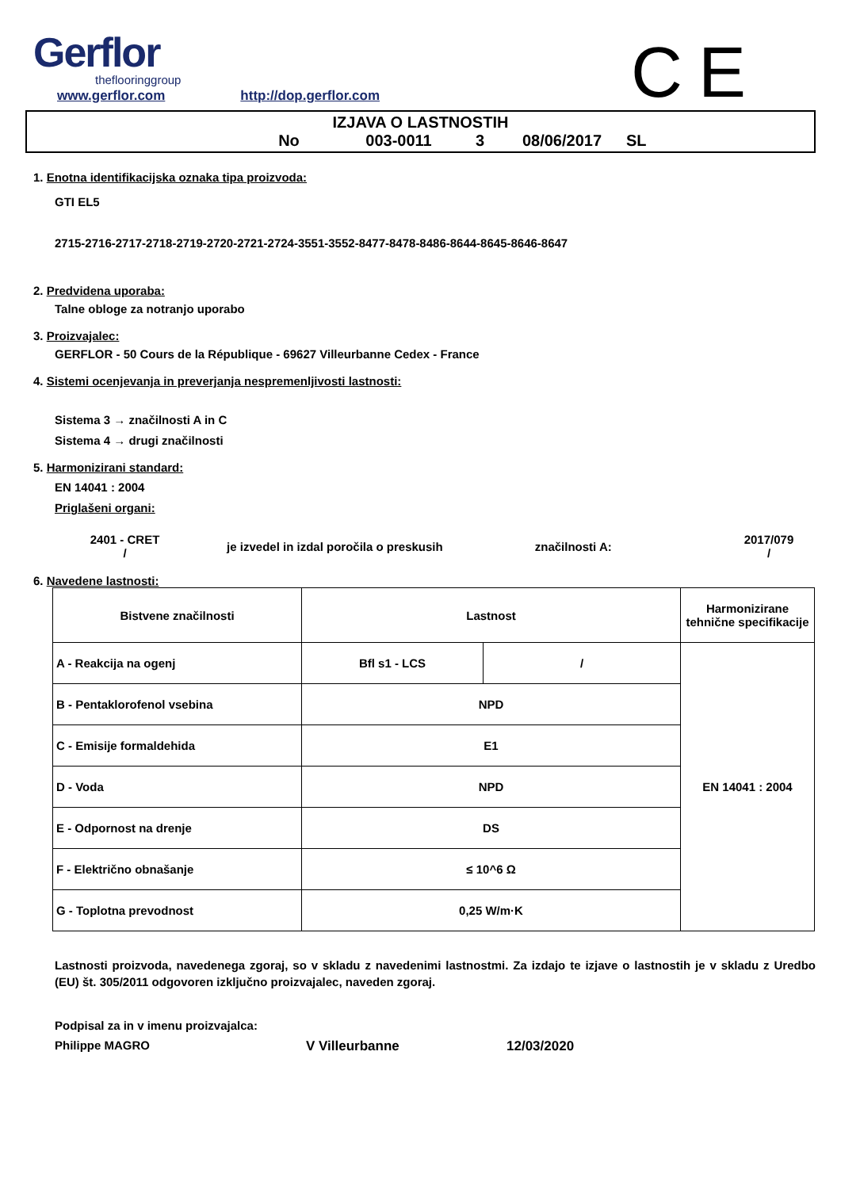Gerflor
theflooringgroup
CE
www.gerflor.com http://dop.gerflor.com
IZJAVA O LASTNOSTIH
No 003-0011 3 08/06/2017 SL
1. Enotna identifikacijska oznaka tipa proizvoda:
GTI EL5
2715-2716-2717-2718-2719-2720-2721-2724-3551-3552-8477-8478-8486-8644-8645-8646-8647
2. Predvidena uporaba:
Talne obloge za notranjo uporabo
3. Proizvajalec:
GERFLOR - 50 Cours de la République - 69627 Villeurbanne Cedex - France
4. Sistemi ocenjevanja in preverjanja nespremenljivosti lastnosti:
Sistema 3 → značilnosti A in C
Sistema 4 → drugi značilnosti
5. Harmonizirani standard:
EN 14041 : 2004
Priglašeni organi:
2401 - CRET
/
je izvedel in izdal poročila o preskusih značilnosti A:
2017/079
/
6. Navedene lastnosti:
| Bistvene značilnosti | Lastnost | | Harmonizirane tehnične specifikacije |
| --- | --- | --- | --- |
| A - Reakcija na ogenj | Bfl s1 - LCS | / | EN 14041 : 2004 |
| B - Pentaklorofenol vsebina | NPD | | |
| C - Emisije formaldehida | E1 | | |
| D - Voda | NPD | | |
| E - Odpornost na drenje | DS | | |
| F - Električno obnašanje | ≤ 10^6 Ω | | |
| G - Toplotna prevodnost | 0,25 W/m·K | | |
Lastnosti proizvoda, navedenega zgoraj, so v skladu z navedenimi lastnostmi. Za izdajo te izjave o lastnostih je v skladu z Uredbo (EU) št. 305/2011 odgovoren izključno proizvajalec, naveden zgoraj.
Podpisal za in v imenu proizvajalca:
Philippe MAGRO V Villeurbanne 12/03/2020